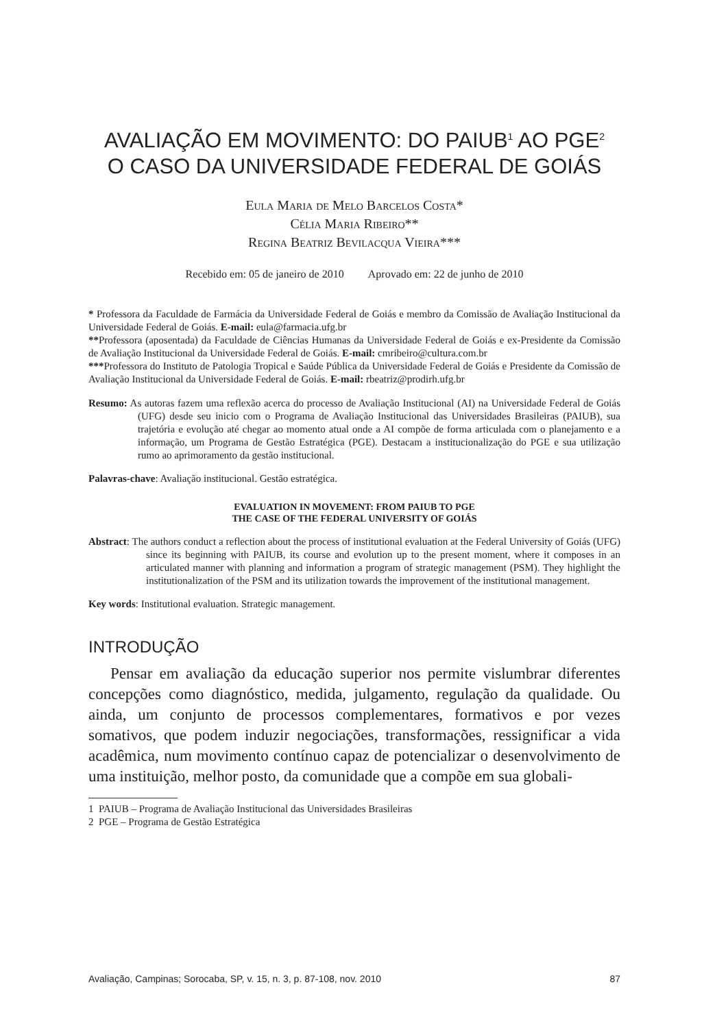AVALIAÇÃO EM MOVIMENTO: DO PAIUB<sup>1</sup> AO PGE<sup>2</sup>
O CASO DA UNIVERSIDADE FEDERAL DE GOIÁS
Eula Maria de Melo Barcelos Costa*
Célia Maria Ribeiro**
Regina Beatriz Bevilacqua Vieira***
Recebido em: 05 de janeiro de 2010 Aprovado em: 22 de junho de 2010
* Professora da Faculdade de Farmácia da Universidade Federal de Goiás e membro da Comissão de Avaliação Institucional da Universidade Federal de Goiás. E-mail: eula@farmacia.ufg.br
**Professora (aposentada) da Faculdade de Ciências Humanas da Universidade Federal de Goiás e ex-Presidente da Comissão de Avaliação Institucional da Universidade Federal de Goiás. E-mail: cmribeiro@cultura.com.br
***Professora do Instituto de Patologia Tropical e Saúde Pública da Universidade Federal de Goiás e Presidente da Comissão de Avaliação Institucional da Universidade Federal de Goiás. E-mail: rbeatriz@prodirh.ufg.br
Resumo: As autoras fazem uma reflexão acerca do processo de Avaliação Institucional (AI) na Universidade Federal de Goiás (UFG) desde seu inicio com o Programa de Avaliação Institucional das Universidades Brasileiras (PAIUB), sua trajetória e evolução até chegar ao momento atual onde a AI compõe de forma articulada com o planejamento e a informação, um Programa de Gestão Estratégica (PGE). Destacam a institucionalização do PGE e sua utilização rumo ao aprimoramento da gestão institucional.
Palavras-chave: Avaliação institucional. Gestão estratégica.
EVALUATION IN MOVEMENT: FROM PAIUB TO PGE
THE CASE OF THE FEDERAL UNIVERSITY OF GOIÁS
Abstract: The authors conduct a reflection about the process of institutional evaluation at the Federal University of Goiás (UFG) since its beginning with PAIUB, its course and evolution up to the present moment, where it composes in an articulated manner with planning and information a program of strategic management (PSM). They highlight the institutionalization of the PSM and its utilization towards the improvement of the institutional management.
Key words: Institutional evaluation. Strategic management.
INTRODUÇÃO
Pensar em avaliação da educação superior nos permite vislumbrar diferentes concepções como diagnóstico, medida, julgamento, regulação da qualidade. Ou ainda, um conjunto de processos complementares, formativos e por vezes somativos, que podem induzir negociações, transformações, ressignificar a vida acadêmica, num movimento contínuo capaz de potencializar o desenvolvimento de uma instituição, melhor posto, da comunidade que a compõe em sua globali-
1 PAIUB – Programa de Avaliação Institucional das Universidades Brasileiras
2 PGE – Programa de Gestão Estratégica
Avaliação, Campinas; Sorocaba, SP, v. 15, n. 3, p. 87-108, nov. 2010 87